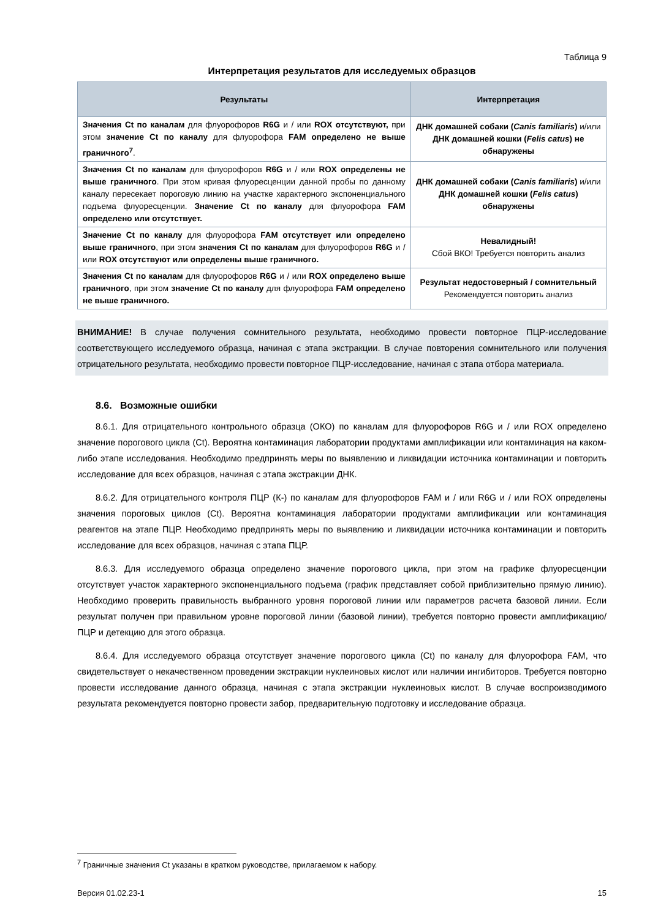Таблица 9
Интерпретация результатов для исследуемых образцов
| Результаты | Интерпретация |
| --- | --- |
| Значения Ct по каналам для флуорофоров R6G и / или ROX отсутствуют, при этом значение Ct по каналу для флуорофора FAM определено не выше граничного<sup>7</sup> . | ДНК домашней собаки ( Canis familiaris ) и/или ДНК домашней кошки ( Felis catus ) не обнаружены |
| Значения Ct по каналам для флуорофоров R6G и / или ROX определены не выше граничного . При этом кривая флуоресценции данной пробы по данному каналу пересекает пороговую линию на участке характерного экспоненциального подъема флуоресценции. Значение Ct по каналу для флуорофора FAM определено или отсутствует. | ДНК домашней собаки ( Canis familiaris ) и/или ДНК домашней кошки ( Felis catus ) обнаружены |
| Значение Ct по каналу для флуорофора FAM отсутствует или определено выше граничного , при этом значения Ct по каналам для флуорофоров R6G и / или ROX отсутствуют или определены выше граничного. | Невалидный! Сбой ВКО! Требуется повторить анализ |
| Значения Ct по каналам для флуорофоров R6G и / или ROX определено выше граничного , при этом значение Ct по каналу для флуорофора FAM определено не выше граничного. | Результат недостоверный / сомнительный Рекомендуется повторить анализ |
ВНИМАНИЕ! В случае получения сомнительного результата, необходимо провести повторное ПЦР-исследование соответствующего исследуемого образца, начиная с этапа экстракции. В случае повторения сомнительного или получения отрицательного результата, необходимо провести повторное ПЦР-исследование, начиная с этапа отбора материала.
8.6. Возможные ошибки
8.6.1. Для отрицательного контрольного образца (ОКО) по каналам для флуорофоров R6G и / или ROX определено значение порогового цикла (Ct). Вероятна контаминация лаборатории продуктами амплификации или контаминация на каком-либо этапе исследования. Необходимо предпринять меры по выявлению и ликвидации источника контаминации и повторить исследование для всех образцов, начиная с этапа экстракции ДНК.
8.6.2. Для отрицательного контроля ПЦР (К-) по каналам для флуорофоров FAM и / или R6G и / или ROX определены значения пороговых циклов (Ct). Вероятна контаминация лаборатории продуктами амплификации или контаминация реагентов на этапе ПЦР. Необходимо предпринять меры по выявлению и ликвидации источника контаминации и повторить исследование для всех образцов, начиная с этапа ПЦР.
8.6.3. Для исследуемого образца определено значение порогового цикла, при этом на графике флуоресценции отсутствует участок характерного экспоненциального подъема (график представляет собой приблизительно прямую линию). Необходимо проверить правильность выбранного уровня пороговой линии или параметров расчета базовой линии. Если результат получен при правильном уровне пороговой линии (базовой линии), требуется повторно провести амплификацию/ПЦР и детекцию для этого образца.
8.6.4. Для исследуемого образца отсутствует значение порогового цикла (Ct) по каналу для флуорофора FAM, что свидетельствует о некачественном проведении экстракции нуклеиновых кислот или наличии ингибиторов. Требуется повторно провести исследование данного образца, начиная с этапа экстракции нуклеиновых кислот. В случае воспроизводимого результата рекомендуется повторно провести забор, предварительную подготовку и исследование образца.
<sup>7</sup> Граничные значения Ct указаны в кратком руководстве, прилагаемом к набору.
Версия 01.02.23-1 15